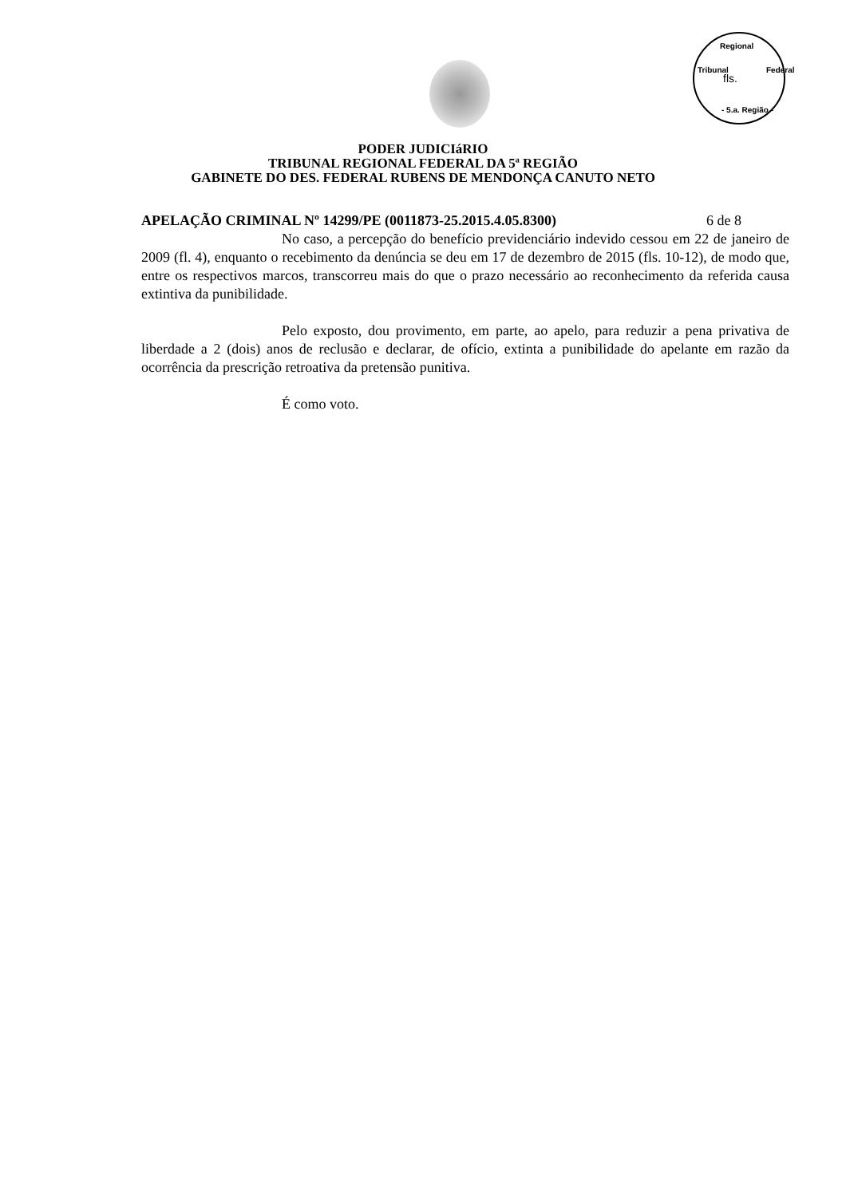Regional
Tribunal Federal
fls.
- 5.a. Região -
PODER JUDICIáRIO
TRIBUNAL REGIONAL FEDERAL DA 5ª REGIÃO
GABINETE DO DES. FEDERAL RUBENS DE MENDONÇA CANUTO NETO
APELAÇÃO CRIMINAL Nº 14299/PE (0011873-25.2015.4.05.8300) 6 de 8
No caso, a percepção do benefício previdenciário indevido cessou em 22 de janeiro de 2009 (fl. 4), enquanto o recebimento da denúncia se deu em 17 de dezembro de 2015 (fls. 10-12), de modo que, entre os respectivos marcos, transcorreu mais do que o prazo necessário ao reconhecimento da referida causa extintiva da punibilidade.
Pelo exposto, dou provimento, em parte, ao apelo, para reduzir a pena privativa de liberdade a 2 (dois) anos de reclusão e declarar, de ofício, extinta a punibilidade do apelante em razão da ocorrência da prescrição retroativa da pretensão punitiva.
É como voto.